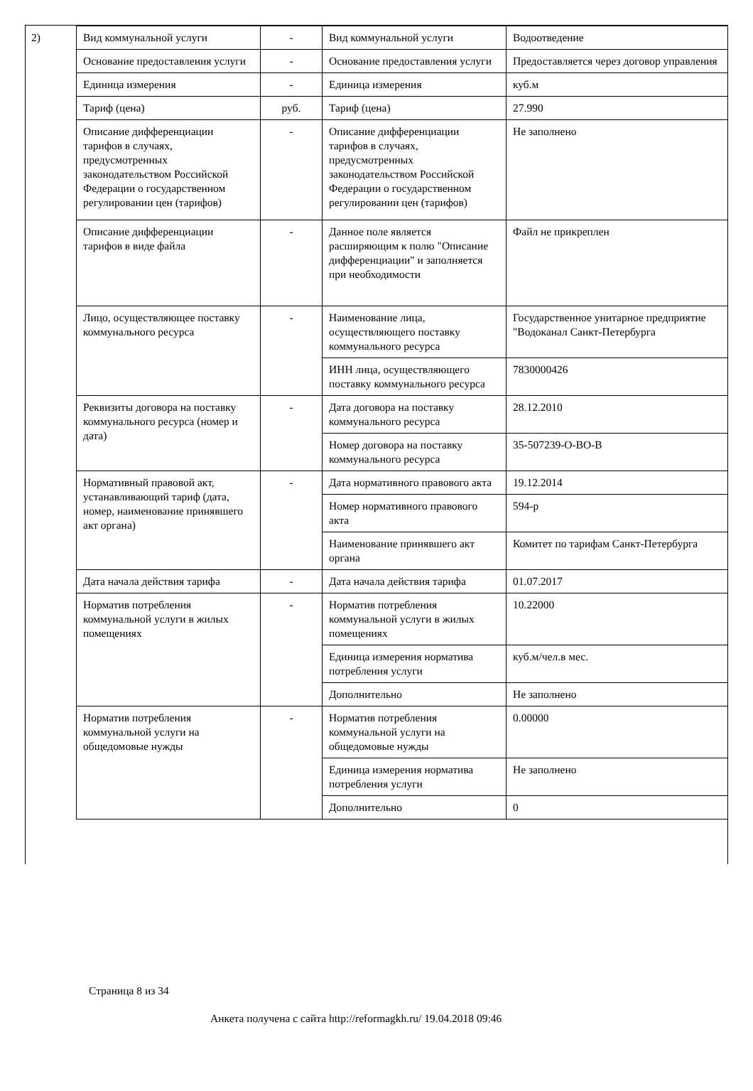2)
| Вид коммунальной услуги | - | Вид коммунальной услуги | Водоотведение |
| Основание предоставления услуги | - | Основание предоставления услуги | Предоставляется через договор управления |
| Единица измерения | - | Единица измерения | куб.м |
| Тариф (цена) | руб. | Тариф (цена) | 27.990 |
| Описание дифференциации тарифов в случаях, предусмотренных законодательством Российской Федерации о государственном регулировании цен (тарифов) | - | Описание дифференциации тарифов в случаях, предусмотренных законодательством Российской Федерации о государственном регулировании цен (тарифов) | Не заполнено |
| Описание дифференциации тарифов в виде файла | - | Данное поле является расширяющим к полю "Описание дифференциации" и заполняется при необходимости | Файл не прикреплен |
| Лицо, осуществляющее поставку коммунального ресурса | - | Наименование лица, осуществляющего поставку коммунального ресурса | Государственное унитарное предприятие "Водоканал Санкт-Петербурга |
| | | ИНН лица, осуществляющего поставку коммунального ресурса | 7830000426 |
| Реквизиты договора на поставку коммунального ресурса (номер и дата) | - | Дата договора на поставку коммунального ресурса | 28.12.2010 |
| | | Номер договора на поставку коммунального ресурса | 35-507239-О-ВО-В |
| Нормативный правовой акт, устанавливающий тариф (дата, номер, наименование принявшего акт органа) | - | Дата нормативного правового акта | 19.12.2014 |
| | | Номер нормативного правового акта | 594-р |
| | | Наименование принявшего акт органа | Комитет по тарифам Санкт-Петербурга |
| Дата начала действия тарифа | - | Дата начала действия тарифа | 01.07.2017 |
| Норматив потребления коммунальной услуги в жилых помещениях | - | Норматив потребления коммунальной услуги в жилых помещениях | 10.22000 |
| | | Единица измерения норматива потребления услуги | куб.м/чел.в мес. |
| | | Дополнительно | Не заполнено |
| Норматив потребления коммунальной услуги на общедомовые нужды | - | Норматив потребления коммунальной услуги на общедомовые нужды | 0.00000 |
| | | Единица измерения норматива потребления услуги | Не заполнено |
| | | Дополнительно | 0 |
Страница 8 из 34
Анкета получена с сайта http://reformagkh.ru/ 19.04.2018 09:46